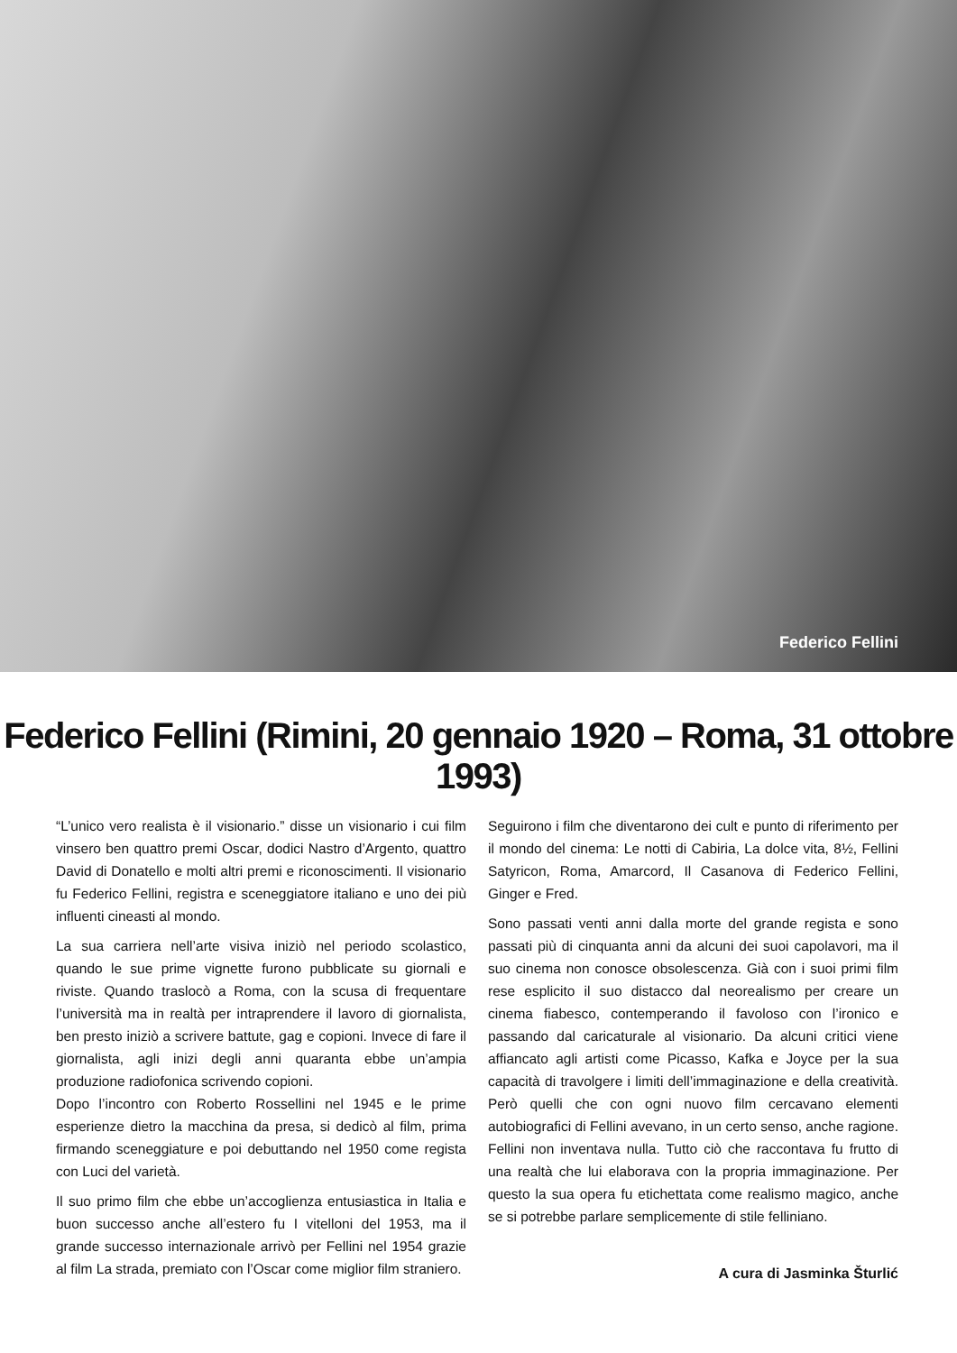Federico Fellini
Federico Fellini (Rimini, 20 gennaio 1920 – Roma, 31 ottobre 1993)
“L’unico vero realista è il visionario.” disse un visionario i cui film vinsero ben quattro premi Oscar, dodici Nastro d’Argento, quattro David di Donatello e molti altri premi e riconoscimenti. Il visionario fu Federico Fellini, registra e sceneggiatore italiano e uno dei più influenti cineasti al mondo.
La sua carriera nell’arte visiva iniziò nel periodo scolastico, quando le sue prime vignette furono pubblicate su giornali e riviste. Quando traslocò a Roma, con la scusa di frequentare l’università ma in realtà per intraprendere il lavoro di giornalista, ben presto iniziò a scrivere battute, gag e copioni. Invece di fare il giornalista, agli inizi degli anni quaranta ebbe un’ampia produzione radiofonica scrivendo copioni.
Dopo l’incontro con Roberto Rossellini nel 1945 e le prime esperienze dietro la macchina da presa, si dedicò al film, prima firmando sceneggiature e poi debuttando nel 1950 come regista con Luci del varietà.
Il suo primo film che ebbe un’accoglienza entusiastica in Italia e buon successo anche all’estero fu I vitelloni del 1953, ma il grande successo internazionale arrivò per Fellini nel 1954 grazie al film La strada, premiato con l’Oscar come miglior film straniero.
Seguirono i film che diventarono dei cult e punto di riferimento per il mondo del cinema: Le notti di Cabiria, La dolce vita, 8½, Fellini Satyricon, Roma, Amarcord, Il Casanova di Federico Fellini, Ginger e Fred.
Sono passati venti anni dalla morte del grande regista e sono passati più di cinquanta anni da alcuni dei suoi capolavori, ma il suo cinema non conosce obsolescenza. Già con i suoi primi film rese esplicito il suo distacco dal neorealismo per creare un cinema fiabesco, contemperando il favoloso con l’ironico e passando dal caricaturale al visionario. Da alcuni critici viene affiancato agli artisti come Picasso, Kafka e Joyce per la sua capacità di travolgere i limiti dell’immaginazione e della creatività. Però quelli che con ogni nuovo film cercavano elementi autobiografici di Fellini avevano, in un certo senso, anche ragione. Fellini non inventava nulla. Tutto ciò che raccontava fu frutto di una realtà che lui elaborava con la propria immaginazione. Per questo la sua opera fu etichettata come realismo magico, anche se si potrebbe parlare semplicemente di stile felliniano.
A cura di Jasminka Šturlić